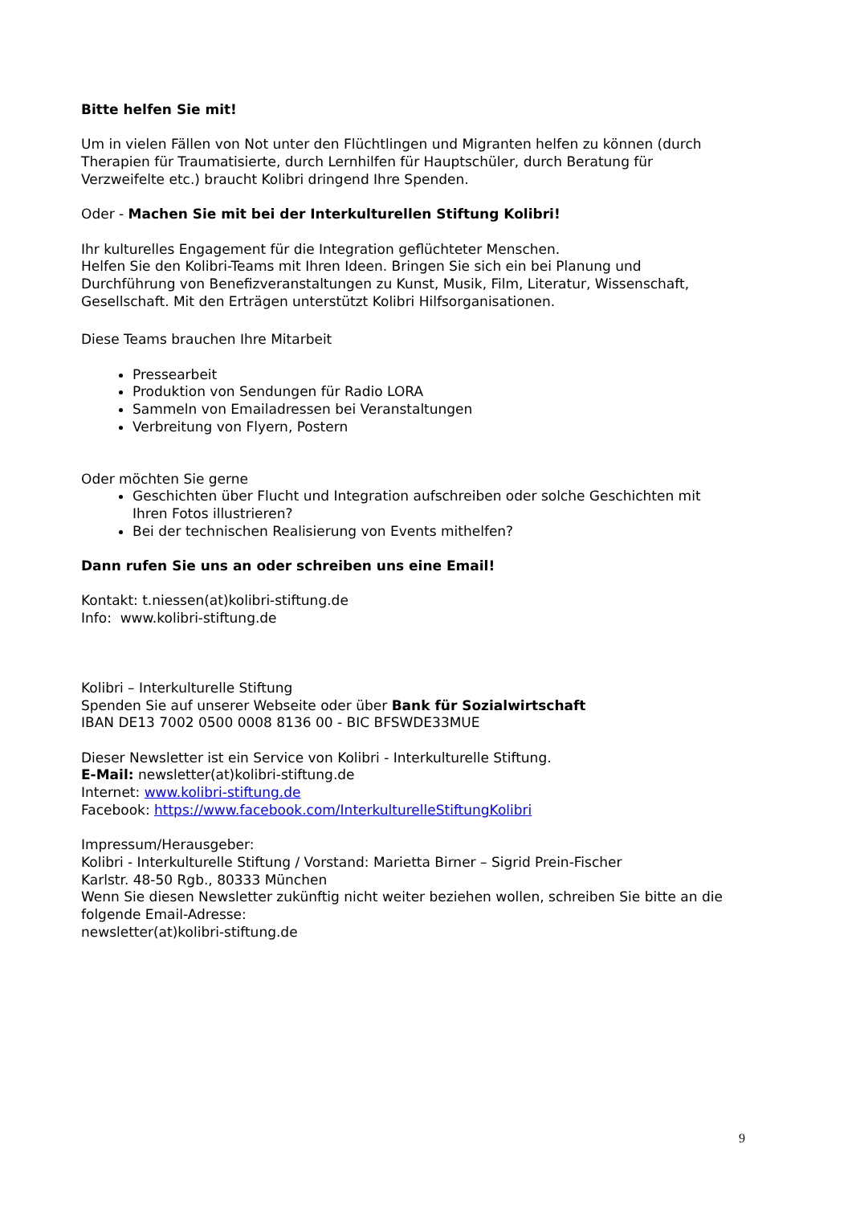Bitte helfen Sie mit!
Um in vielen Fällen von Not unter den Flüchtlingen und Migranten helfen zu können (durch Therapien für Traumatisierte, durch Lernhilfen für Hauptschüler, durch Beratung für Verzweifelte etc.) braucht Kolibri dringend Ihre Spenden.
Oder - Machen Sie mit bei der Interkulturellen Stiftung Kolibri!
Ihr kulturelles Engagement für die Integration geflüchteter Menschen.
Helfen Sie den Kolibri-Teams mit Ihren Ideen. Bringen Sie sich ein bei Planung und Durchführung von Benefizveranstaltungen zu Kunst, Musik, Film, Literatur, Wissenschaft, Gesellschaft. Mit den Erträgen unterstützt Kolibri Hilfsorganisationen.
Diese Teams brauchen Ihre Mitarbeit
Pressearbeit
Produktion von Sendungen für Radio LORA
Sammeln von Emailadressen bei Veranstaltungen
Verbreitung von Flyern, Postern
Oder möchten Sie gerne
Geschichten über Flucht und Integration aufschreiben oder solche Geschichten mit Ihren Fotos illustrieren?
Bei der technischen Realisierung von Events mithelfen?
Dann rufen Sie uns an oder schreiben uns eine Email!
Kontakt: t.niessen(at)kolibri-stiftung.de
Info: www.kolibri-stiftung.de
Kolibri – Interkulturelle Stiftung
Spenden Sie auf unserer Webseite oder über Bank für Sozialwirtschaft
IBAN DE13 7002 0500 0008 8136 00 - BIC BFSWDE33MUE
Dieser Newsletter ist ein Service von Kolibri - Interkulturelle Stiftung.
E-Mail: newsletter(at)kolibri-stiftung.de
Internet: www.kolibri-stiftung.de
Facebook: https://www.facebook.com/InterkulturelleStiftungKolibri
Impressum/Herausgeber:
Kolibri - Interkulturelle Stiftung / Vorstand: Marietta Birner – Sigrid Prein-Fischer
Karlstr. 48-50 Rgb., 80333 München
Wenn Sie diesen Newsletter zukünftig nicht weiter beziehen wollen, schreiben Sie bitte an die folgende Email-Adresse:
newsletter(at)kolibri-stiftung.de
9